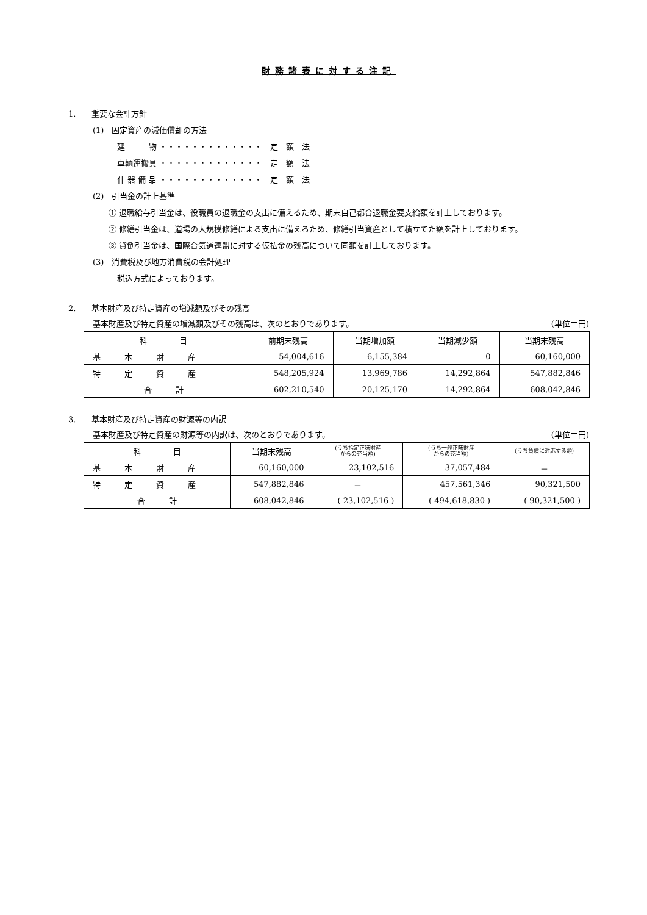財務諸表に対する注記
1.　　重要な会計方針
(1)　固定資産の減価償却の方法
建　　　物 ・・・・・・・・・・・・・　定　額　法
車輌運搬具 ・・・・・・・・・・・・・　定　額　法
什 器 備 品 ・・・・・・・・・・・・・　定　額　法
(2)　引当金の計上基準
① 退職給与引当金は、役職員の退職金の支出に備えるため、期末自己都合退職金要支給額を計上しております。
② 修繕引当金は、道場の大規模修繕による支出に備えるため、修繕引当資産として積立てた額を計上しております。
③ 貸倒引当金は、国際合気道連盟に対する仮払金の残高について同額を計上しております。
(3)　消費税及び地方消費税の会計処理
税込方式によっております。
2.　　基本財産及び特定資産の増減額及びその残高
基本財産及び特定資産の増減額及びその残高は、次のとおりであります。 (単位＝円)
| 科 目 | 前期末残高 | 当期増加額 | 当期減少額 | 当期末残高 |
| --- | --- | --- | --- | --- |
| 基 本 財 産 | 54,004,616 | 6,155,384 | 0 | 60,160,000 |
| 特 定 資 産 | 548,205,924 | 13,969,786 | 14,292,864 | 547,882,846 |
| 合 計 | 602,210,540 | 20,125,170 | 14,292,864 | 608,042,846 |
3.　　基本財産及び特定資産の財源等の内訳
基本財産及び特定資産の財源等の内訳は、次のとおりであります。 (単位＝円)
| 科 目 | 当期末残高 | (うち指定正味財産 からの充当額) | (うち一般正味財産 からの充当額) | (うち負債に対応する額) |
| --- | --- | --- | --- | --- |
| 基 本 財 産 | 60,160,000 | 23,102,516 | 37,057,484 | － |
| 特 定 資 産 | 547,882,846 | － | 457,561,346 | 90,321,500 |
| 合 計 | 608,042,846 | ( 23,102,516 ) | ( 494,618,830 ) | ( 90,321,500 ) |